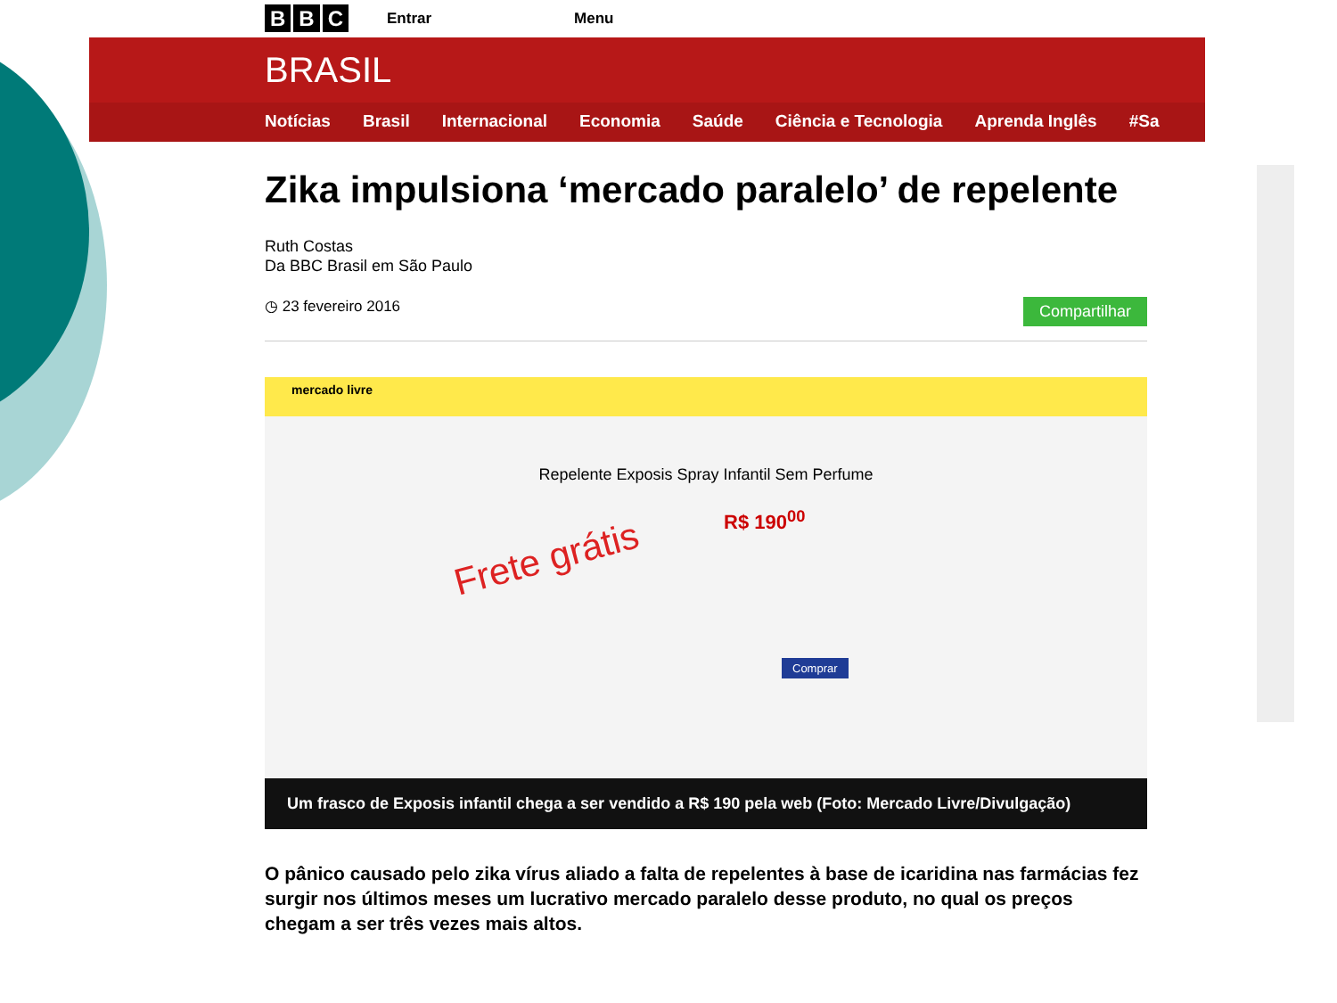B B C Entrar Menu
BRASIL
Notícias Brasil Internacional Economia Saúde Ciência e Tecnologia Aprenda Inglês #Sa
Zika impulsiona ‘mercado paralelo’ de repelente
Ruth Costas
Da BBC Brasil em São Paulo
◷ 23 fevereiro 2016 Compartilhar
mercado livre
Repelente Exposis Spray Infantil Sem Perfume
Frete grátis
R$ 190<sup>00</sup>
Comprar
Um frasco de Exposis infantil chega a ser vendido a R$ 190 pela web (Foto: Mercado Livre/Divulgação)
O pânico causado pelo zika vírus aliado a falta de repelentes à base de icaridina nas farmácias fez surgir nos últimos meses um lucrativo mercado paralelo desse produto, no qual os preços chegam a ser três vezes mais altos.